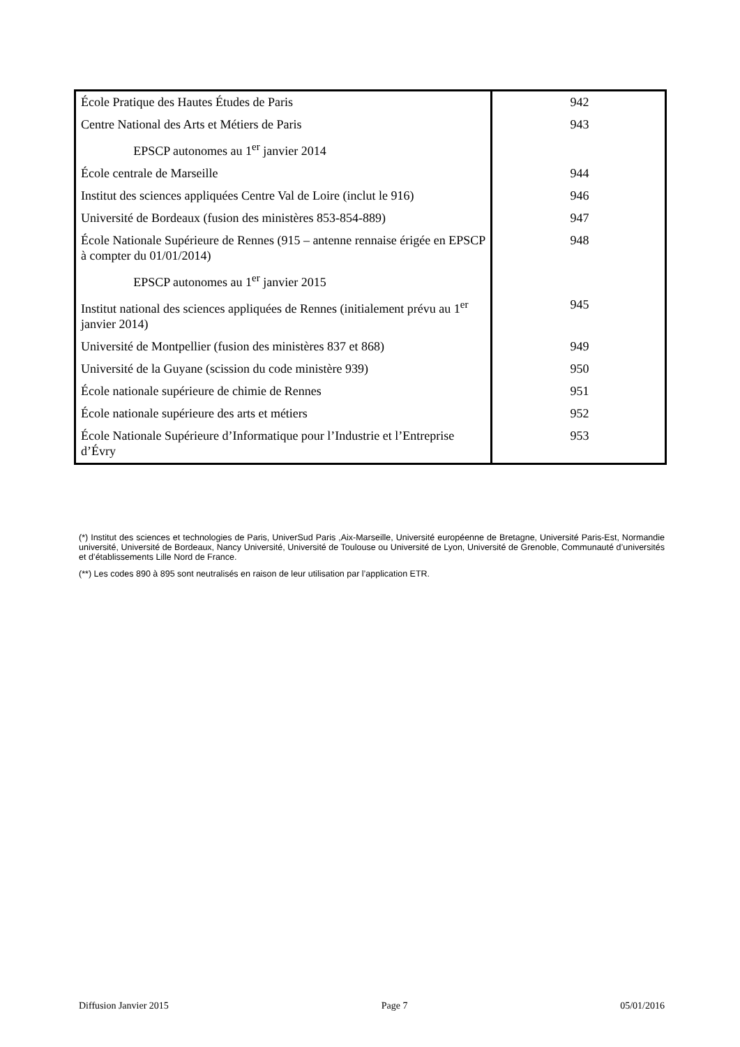| École Pratique des Hautes Études de Paris | 942 |
| Centre National des Arts et Métiers de Paris | 943 |
| EPSCP autonomes au 1<sup>er</sup> janvier 2014 | |
| École centrale de Marseille | 944 |
| Institut des sciences appliquées Centre Val de Loire (inclut le 916) | 946 |
| Université de Bordeaux (fusion des ministères 853-854-889) | 947 |
| École Nationale Supérieure de Rennes (915 – antenne rennaise érigée en EPSCP à compter du 01/01/2014) | 948 |
| EPSCP autonomes au 1<sup>er</sup> janvier 2015 | |
| Institut national des sciences appliquées de Rennes (initialement prévu au 1<sup>er</sup> janvier 2014) | 945 |
| Université de Montpellier (fusion des ministères 837 et 868) | 949 |
| Université de la Guyane (scission du code ministère 939) | 950 |
| École nationale supérieure de chimie de Rennes | 951 |
| École nationale supérieure des arts et métiers | 952 |
| École Nationale Supérieure d’Informatique pour l’Industrie et l’Entreprise d’Évry | 953 |
(*) Institut des sciences et technologies de Paris, UniverSud Paris ,Aix-Marseille, Université européenne de Bretagne, Université Paris-Est, Normandie université, Université de Bordeaux, Nancy Université, Université de Toulouse ou Université de Lyon, Université de Grenoble, Communauté d’universités et d’établissements Lille Nord de France.
(**) Les codes 890 à 895 sont neutralisés en raison de leur utilisation par l’application ETR.
Diffusion Janvier 2015 Page 7 05/01/2016